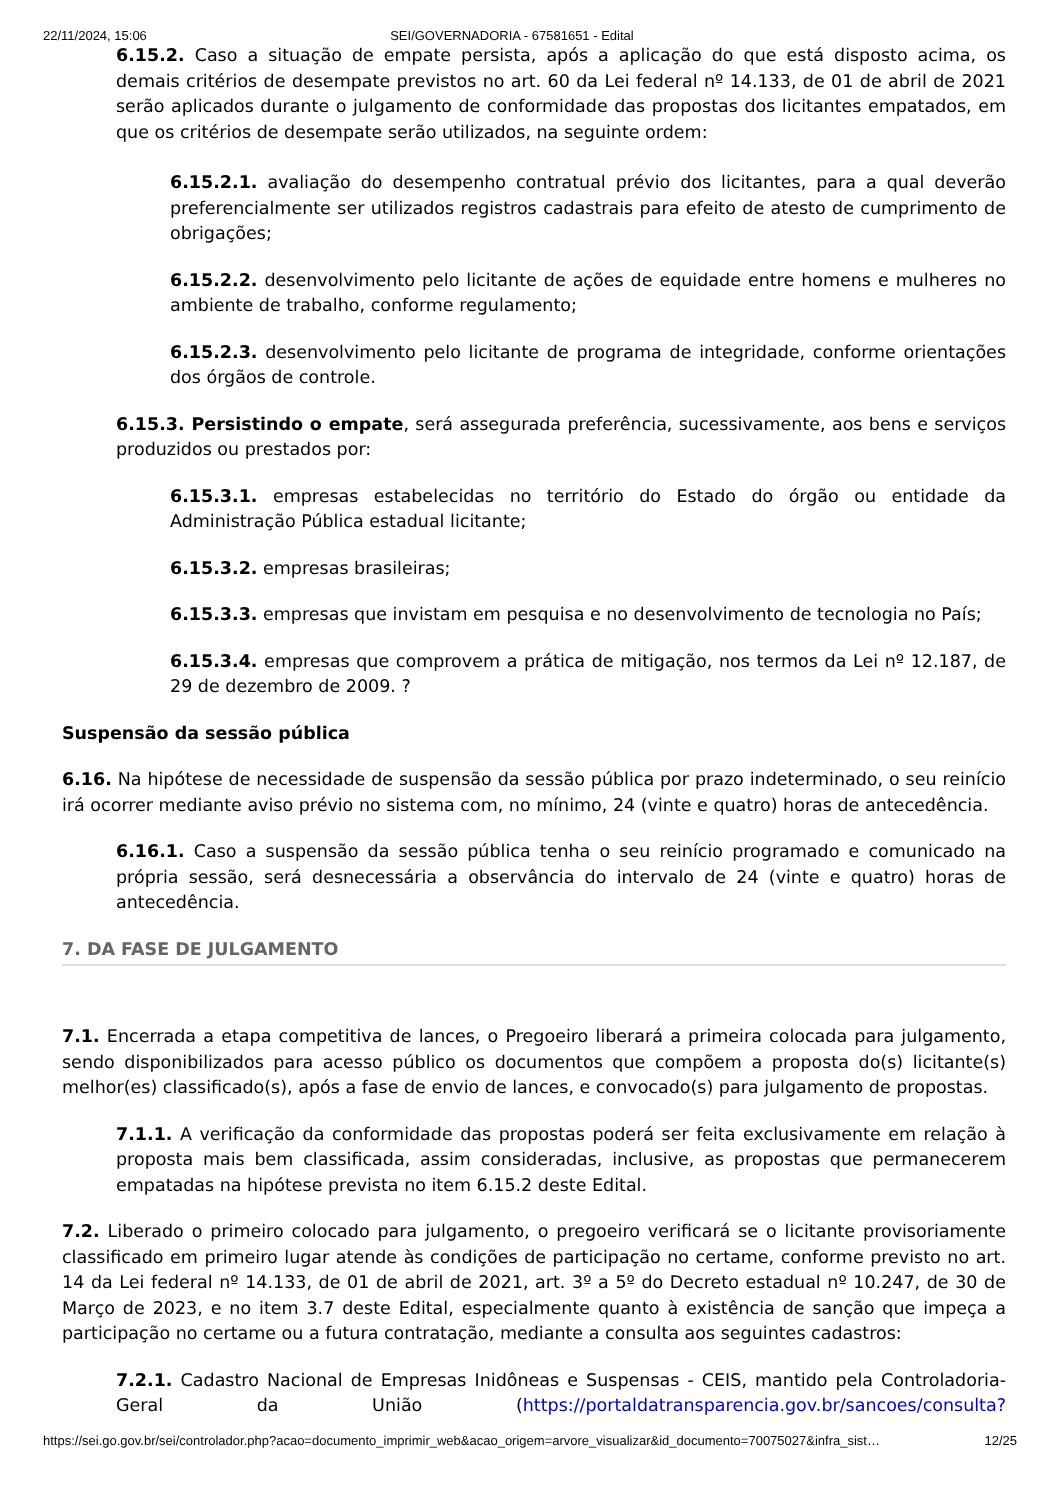22/11/2024, 15:06 SEI/GOVERNADORIA - 67581651 - Edital
6.15.2. Caso a situação de empate persista, após a aplicação do que está disposto acima, os demais critérios de desempate previstos no art. 60 da Lei federal nº 14.133, de 01 de abril de 2021 serão aplicados durante o julgamento de conformidade das propostas dos licitantes empatados, em que os critérios de desempate serão utilizados, na seguinte ordem:
6.15.2.1. avaliação do desempenho contratual prévio dos licitantes, para a qual deverão preferencialmente ser utilizados registros cadastrais para efeito de atesto de cumprimento de obrigações;
6.15.2.2. desenvolvimento pelo licitante de ações de equidade entre homens e mulheres no ambiente de trabalho, conforme regulamento;
6.15.2.3. desenvolvimento pelo licitante de programa de integridade, conforme orientações dos órgãos de controle.
6.15.3. Persistindo o empate, será assegurada preferência, sucessivamente, aos bens e serviços produzidos ou prestados por:
6.15.3.1. empresas estabelecidas no território do Estado do órgão ou entidade da Administração Pública estadual licitante;
6.15.3.2. empresas brasileiras;
6.15.3.3. empresas que invistam em pesquisa e no desenvolvimento de tecnologia no País;
6.15.3.4. empresas que comprovem a prática de mitigação, nos termos da Lei nº 12.187, de 29 de dezembro de 2009. ?
Suspensão da sessão pública
6.16. Na hipótese de necessidade de suspensão da sessão pública por prazo indeterminado, o seu reinício irá ocorrer mediante aviso prévio no sistema com, no mínimo, 24 (vinte e quatro) horas de antecedência.
6.16.1. Caso a suspensão da sessão pública tenha o seu reinício programado e comunicado na própria sessão, será desnecessária a observância do intervalo de 24 (vinte e quatro) horas de antecedência.
7. DA FASE DE JULGAMENTO
7.1. Encerrada a etapa competitiva de lances, o Pregoeiro liberará a primeira colocada para julgamento, sendo disponibilizados para acesso público os documentos que compõem a proposta do(s) licitante(s) melhor(es) classificado(s), após a fase de envio de lances, e convocado(s) para julgamento de propostas.
7.1.1. A verificação da conformidade das propostas poderá ser feita exclusivamente em relação à proposta mais bem classificada, assim consideradas, inclusive, as propostas que permanecerem empatadas na hipótese prevista no item 6.15.2 deste Edital.
7.2. Liberado o primeiro colocado para julgamento, o pregoeiro verificará se o licitante provisoriamente classificado em primeiro lugar atende às condições de participação no certame, conforme previsto no art. 14 da Lei federal nº 14.133, de 01 de abril de 2021, art. 3º a 5º do Decreto estadual nº 10.247, de 30 de Março de 2023, e no item 3.7 deste Edital, especialmente quanto à existência de sanção que impeça a participação no certame ou a futura contratação, mediante a consulta aos seguintes cadastros:
7.2.1. Cadastro Nacional de Empresas Inidôneas e Suspensas - CEIS, mantido pela Controladoria-Geral da União (https://portaldatransparencia.gov.br/sancoes/consulta?
https://sei.go.gov.br/sei/controlador.php?acao=documento_imprimir_web&acao_origem=arvore_visualizar&id_documento=70075027&infra_sist… 12/25